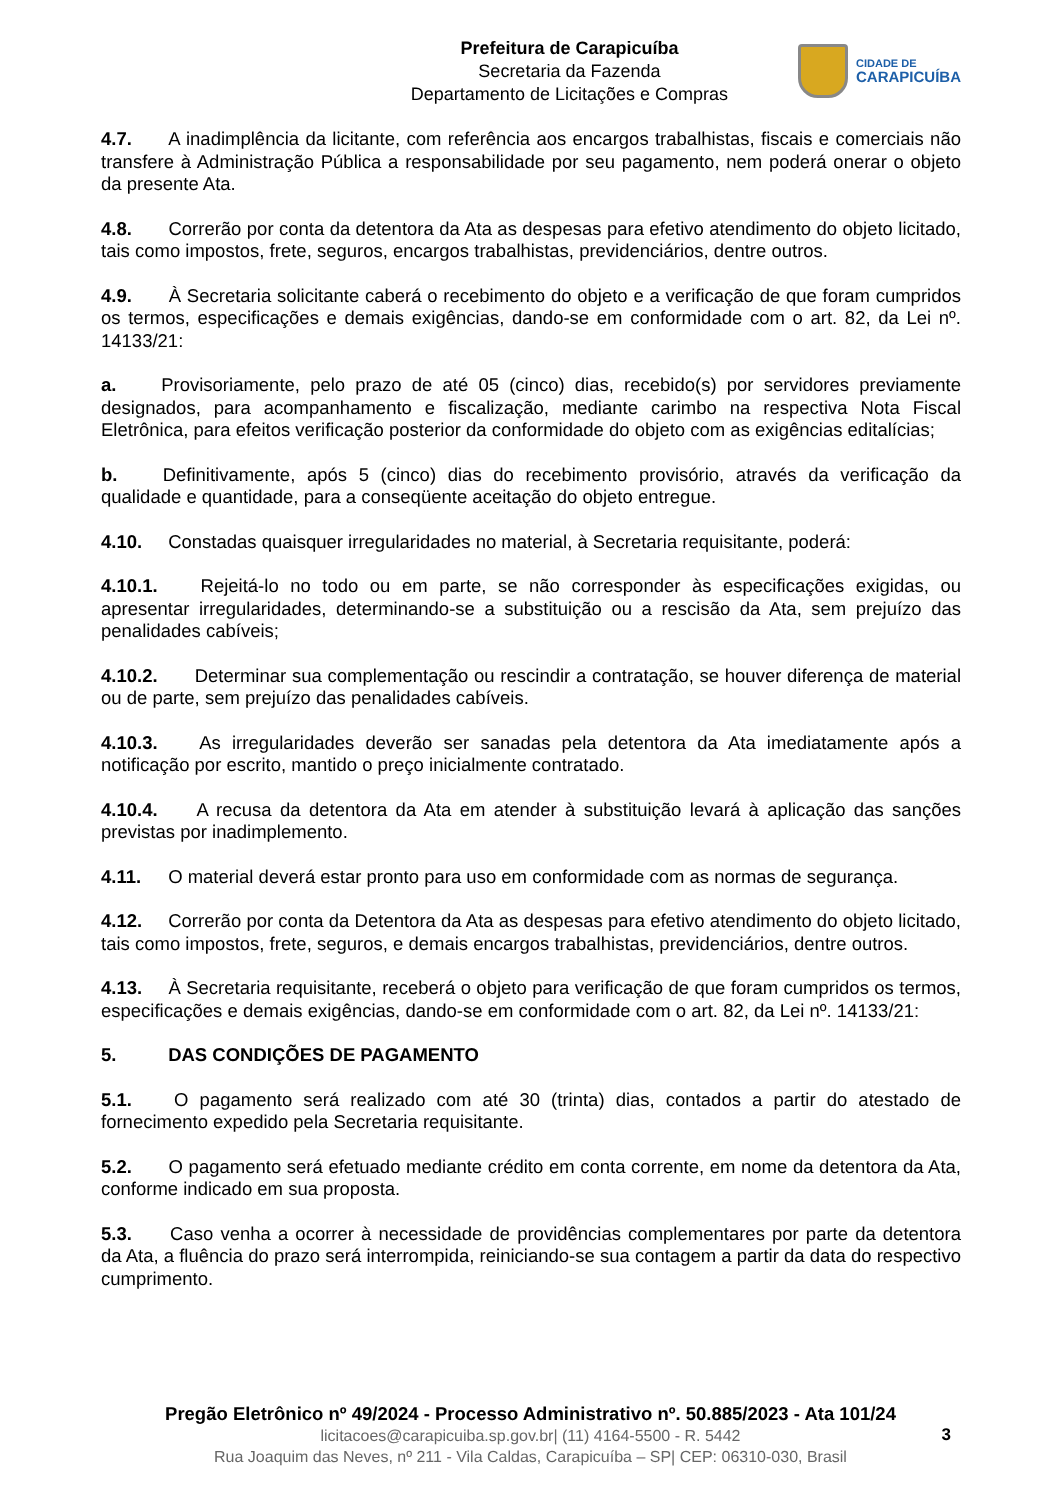Prefeitura de Carapicuíba
Secretaria da Fazenda
Departamento de Licitações e Compras
CIDADE DE
CARAPICUÍBA
4.7. A inadimplência da licitante, com referência aos encargos trabalhistas, fiscais e comerciais não transfere à Administração Pública a responsabilidade por seu pagamento, nem poderá onerar o objeto da presente Ata.
4.8. Correrão por conta da detentora da Ata as despesas para efetivo atendimento do objeto licitado, tais como impostos, frete, seguros, encargos trabalhistas, previdenciários, dentre outros.
4.9. À Secretaria solicitante caberá o recebimento do objeto e a verificação de que foram cumpridos os termos, especificações e demais exigências, dando-se em conformidade com o art. 82, da Lei nº. 14133/21:
a. Provisoriamente, pelo prazo de até 05 (cinco) dias, recebido(s) por servidores previamente designados, para acompanhamento e fiscalização, mediante carimbo na respectiva Nota Fiscal Eletrônica, para efeitos verificação posterior da conformidade do objeto com as exigências editalícias;
b. Definitivamente, após 5 (cinco) dias do recebimento provisório, através da verificação da qualidade e quantidade, para a conseqüente aceitação do objeto entregue.
4.10. Constadas quaisquer irregularidades no material, à Secretaria requisitante, poderá:
4.10.1. Rejeitá-lo no todo ou em parte, se não corresponder às especificações exigidas, ou apresentar irregularidades, determinando-se a substituição ou a rescisão da Ata, sem prejuízo das penalidades cabíveis;
4.10.2. Determinar sua complementação ou rescindir a contratação, se houver diferença de material ou de parte, sem prejuízo das penalidades cabíveis.
4.10.3. As irregularidades deverão ser sanadas pela detentora da Ata imediatamente após a notificação por escrito, mantido o preço inicialmente contratado.
4.10.4. A recusa da detentora da Ata em atender à substituição levará à aplicação das sanções previstas por inadimplemento.
4.11. O material deverá estar pronto para uso em conformidade com as normas de segurança.
4.12. Correrão por conta da Detentora da Ata as despesas para efetivo atendimento do objeto licitado, tais como impostos, frete, seguros, e demais encargos trabalhistas, previdenciários, dentre outros.
4.13. À Secretaria requisitante, receberá o objeto para verificação de que foram cumpridos os termos, especificações e demais exigências, dando-se em conformidade com o art. 82, da Lei nº. 14133/21:
5. DAS CONDIÇÕES DE PAGAMENTO
5.1. O pagamento será realizado com até 30 (trinta) dias, contados a partir do atestado de fornecimento expedido pela Secretaria requisitante.
5.2. O pagamento será efetuado mediante crédito em conta corrente, em nome da detentora da Ata, conforme indicado em sua proposta.
5.3. Caso venha a ocorrer à necessidade de providências complementares por parte da detentora da Ata, a fluência do prazo será interrompida, reiniciando-se sua contagem a partir da data do respectivo cumprimento.
Pregão Eletrônico nº 49/2024 - Processo Administrativo nº. 50.885/2023 - Ata 101/24
licitacoes@carapicuiba.sp.gov.br| (11) 4164-5500 - R. 5442
Rua Joaquim das Neves, nº 211 - Vila Caldas, Carapicuíba – SP| CEP: 06310-030, Brasil
3